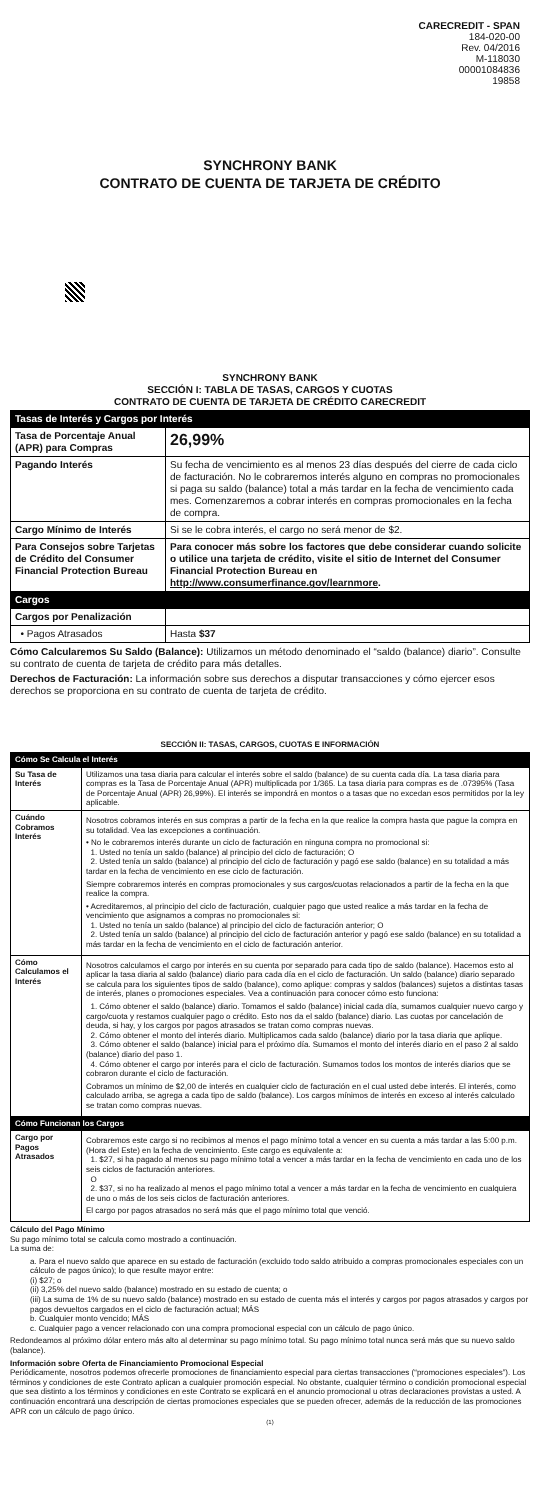CARECREDIT - SPAN
184-020-00
Rev. 04/2016
M-118030
00001084836
19858
SYNCHRONY BANK
CONTRATO DE CUENTA DE TARJETA DE CRÉDITO
SYNCHRONY BANK
SECCIÓN I: TABLA DE TASAS, CARGOS Y CUOTAS
CONTRATO DE CUENTA DE TARJETA DE CRÉDITO CARECREDIT
| Tasas de Interés y Cargos por Interés | |
| --- | --- |
| Tasa de Porcentaje Anual (APR) para Compras | 26,99% |
| Pagando Interés | Su fecha de vencimiento es al menos 23 días después del cierre de cada ciclo de facturación. No le cobraremos interés alguno en compras no promocionales si paga su saldo (balance) total a más tardar en la fecha de vencimiento cada mes. Comenzaremos a cobrar interés en compras promocionales en la fecha de compra. |
| Cargo Mínimo de Interés | Si se le cobra interés, el cargo no será menor de $2. |
| Para Consejos sobre Tarjetas de Crédito del Consumer Financial Protection Bureau | Para conocer más sobre los factores que debe considerar cuando solicite o utilice una tarjeta de crédito, visite el sitio de Internet del Consumer Financial Protection Bureau en http://www.consumerfinance.gov/learnmore . |
| Cargos | |
| Cargos por Penalización | |
| • Pagos Atrasados | Hasta $37 |
Cómo Calcularemos Su Saldo (Balance): Utilizamos un método denominado el “saldo (balance) diario”. Consulte su contrato de cuenta de tarjeta de crédito para más detalles.
Derechos de Facturación: La información sobre sus derechos a disputar transacciones y cómo ejercer esos derechos se proporciona en su contrato de cuenta de tarjeta de crédito.
SECCIÓN II: TASAS, CARGOS, CUOTAS E INFORMACIÓN
| Cómo Se Calcula el Interés | |
| --- | --- |
| Su Tasa de Interés | Utilizamos una tasa diaria para calcular el interés sobre el saldo (balance) de su cuenta cada día. La tasa diaria para compras es la Tasa de Porcentaje Anual (APR) multiplicada por 1/365. La tasa diaria para compras es de .07395% (Tasa de Porcentaje Anual (APR) 26,99%). El interés se impondrá en montos o a tasas que no excedan esos permitidos por la ley aplicable. |
| Cuándo Cobramos Interés | Nosotros cobramos interés en sus compras a partir de la fecha en la que realice la compra hasta que pague la compra en su totalidad. Vea las excepciones a continuación. • No le cobraremos interés durante un ciclo de facturación en ninguna compra no promocional si: 1. Usted no tenía un saldo (balance) al principio del ciclo de facturación; O 2. Usted tenía un saldo (balance) al principio del ciclo de facturación y pagó ese saldo (balance) en su totalidad a más tardar en la fecha de vencimiento en ese ciclo de facturación. Siempre cobraremos interés en compras promocionales y sus cargos/cuotas relacionados a partir de la fecha en la que realice la compra. • Acreditaremos, al principio del ciclo de facturación, cualquier pago que usted realice a más tardar en la fecha de vencimiento que asignamos a compras no promocionales si: 1. Usted no tenía un saldo (balance) al principio del ciclo de facturación anterior; O 2. Usted tenía un saldo (balance) al principio del ciclo de facturación anterior y pagó ese saldo (balance) en su totalidad a más tardar en la fecha de vencimiento en el ciclo de facturación anterior. |
| Cómo Calculamos el Interés | Nosotros calculamos el cargo por interés en su cuenta por separado para cada tipo de saldo (balance). Hacemos esto al aplicar la tasa diaria al saldo (balance) diario para cada día en el ciclo de facturación. Un saldo (balance) diario separado se calcula para los siguientes tipos de saldo (balance), como aplique: compras y saldos (balances) sujetos a distintas tasas de interés, planes o promociones especiales. Vea a continuación para conocer cómo esto funciona: 1. Cómo obtener el saldo (balance) diario. Tomamos el saldo (balance) inicial cada día, sumamos cualquier nuevo cargo y cargo/cuota y restamos cualquier pago o crédito. Esto nos da el saldo (balance) diario. Las cuotas por cancelación de deuda, si hay, y los cargos por pagos atrasados se tratan como compras nuevas. 2. Cómo obtener el monto del interés diario. Multiplicamos cada saldo (balance) diario por la tasa diaria que aplique. 3. Cómo obtener el saldo (balance) inicial para el próximo día. Sumamos el monto del interés diario en el paso 2 al saldo (balance) diario del paso 1. 4. Cómo obtener el cargo por interés para el ciclo de facturación. Sumamos todos los montos de interés diarios que se cobraron durante el ciclo de facturación. Cobramos un mínimo de $2,00 de interés en cualquier ciclo de facturación en el cual usted debe interés. El interés, como calculado arriba, se agrega a cada tipo de saldo (balance). Los cargos mínimos de interés en exceso al interés calculado se tratan como compras nuevas. |
| Cómo Funcionan los Cargos | |
| Cargo por Pagos Atrasados | Cobraremos este cargo si no recibimos al menos el pago mínimo total a vencer en su cuenta a más tardar a las 5:00 p.m. (Hora del Este) en la fecha de vencimiento. Este cargo es equivalente a: 1. $27, si ha pagado al menos su pago mínimo total a vencer a más tardar en la fecha de vencimiento en cada uno de los seis ciclos de facturación anteriores. O 2. $37, si no ha realizado al menos el pago mínimo total a vencer a más tardar en la fecha de vencimiento en cualquiera de uno o más de los seis ciclos de facturación anteriores. El cargo por pagos atrasados no será más que el pago mínimo total que venció. |
Cálculo del Pago Mínimo
Su pago mínimo total se calcula como mostrado a continuación.
La suma de:
a. Para el nuevo saldo que aparece en su estado de facturación (excluido todo saldo atribuido a compras promocionales especiales con un cálculo de pagos único); lo que resulte mayor entre:
(i) $27; o
(ii) 3,25% del nuevo saldo (balance) mostrado en su estado de cuenta; o
(iii) La suma de 1% de su nuevo saldo (balance) mostrado en su estado de cuenta más el interés y cargos por pagos atrasados y cargos por pagos devueltos cargados en el ciclo de facturación actual; MÁS
b. Cualquier monto vencido; MÁS
c. Cualquier pago a vencer relacionado con una compra promocional especial con un cálculo de pago único.
Redondeamos al próximo dólar entero más alto al determinar su pago mínimo total. Su pago mínimo total nunca será más que su nuevo saldo (balance).
Información sobre Oferta de Financiamiento Promocional Especial
Periódicamente, nosotros podemos ofrecerle promociones de financiamiento especial para ciertas transacciones (“promociones especiales”). Los términos y condiciones de este Contrato aplican a cualquier promoción especial. No obstante, cualquier término o condición promocional especial que sea distinto a los términos y condiciones en este Contrato se explicará en el anuncio promocional u otras declaraciones provistas a usted. A continuación encontrará una descripción de ciertas promociones especiales que se pueden ofrecer, además de la reducción de las promociones APR con un cálculo de pago único.
(1)